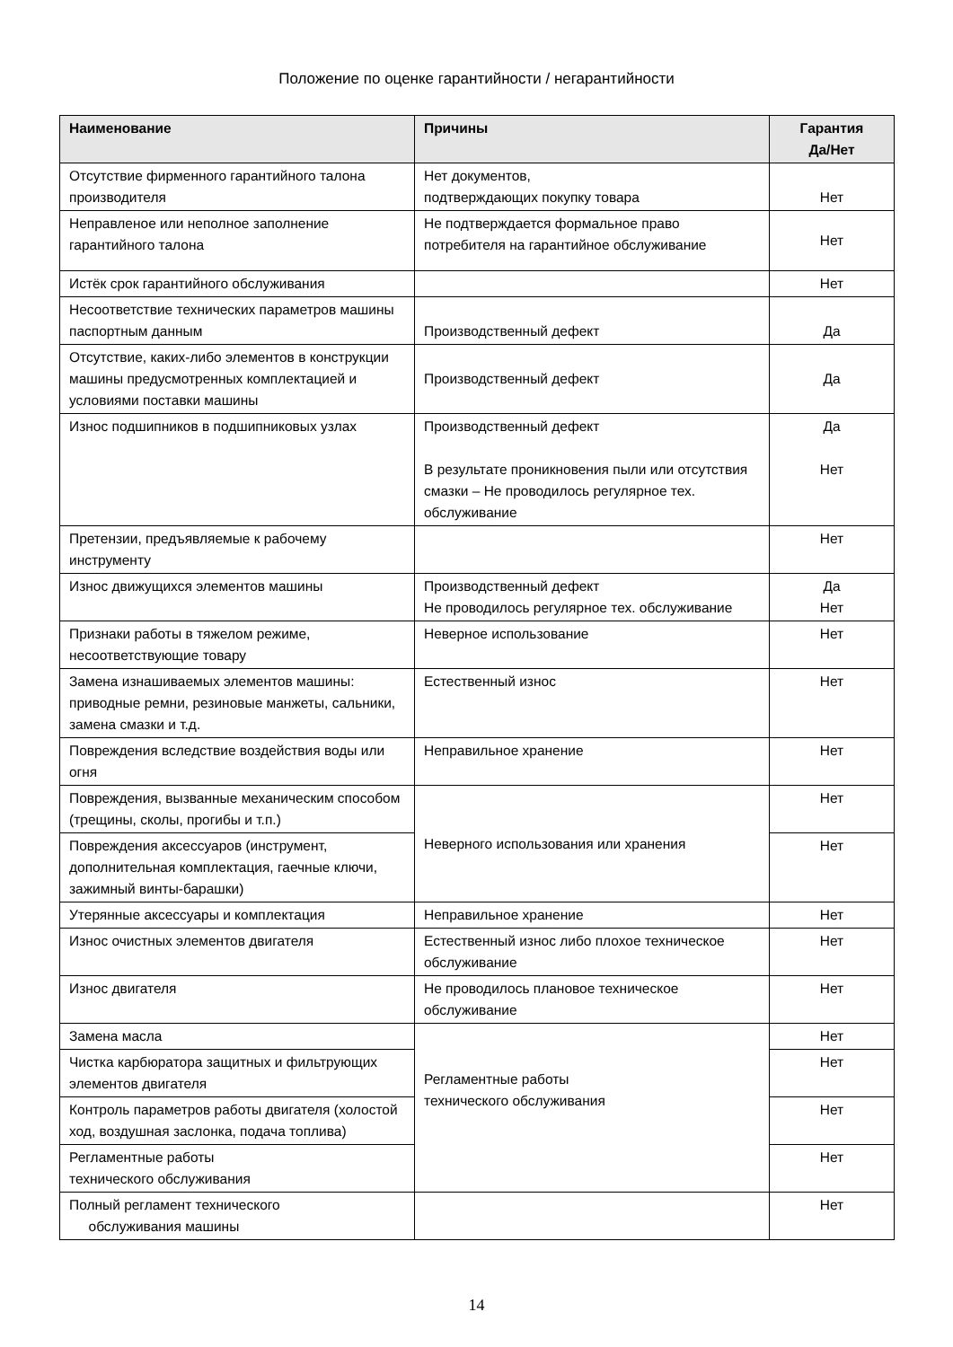Положение по оценке гарантийности / негарантийности
| Наименование | Причины | Гарантия Да/Нет |
| --- | --- | --- |
| Отсутствие фирменного гарантийного талона производителя | Нет документов, подтверждающих покупку товара | Нет |
| Неправленое или неполное заполнение гарантийного талона | Не подтверждается формальное право потребителя на гарантийное обслуживание | Нет |
| Истёк срок гарантийного обслуживания | | Нет |
| Несоответствие технических параметров машины паспортным данным | Производственный дефект | Да |
| Отсутствие, каких-либо элементов в конструкции машины предусмотренных комплектацией и условиями поставки машины | Производственный дефект | Да |
| Износ подшипников в подшипниковых узлах | Производственный дефект В результате проникновения пыли или отсутствия смазки – Не проводилось регулярное тех. обслуживание | Да Нет |
| Претензии, предъявляемые к рабочему инструменту | | Нет |
| Износ движущихся элементов машины | Производственный дефект Не проводилось регулярное тех. обслуживание | Да Нет |
| Признаки работы в тяжелом режиме, несоответствующие товару | Неверное использование | Нет |
| Замена изнашиваемых элементов машины: приводные ремни, резиновые манжеты, сальники, замена смазки и т.д. | Естественный износ | Нет |
| Повреждения вследствие воздействия воды или огня | Неправильное хранение | Нет |
| Повреждения, вызванные механическим способом (трещины, сколы, прогибы и т.п.) | Неверного использования или хранения | Нет |
| Повреждения аксессуаров (инструмент, дополнительная комплектация, гаечные ключи, зажимный винты-барашки) | | Нет |
| Утерянные аксессуары и комплектация | Неправильное хранение | Нет |
| Износ очистных элементов двигателя | Естественный износ либо плохое техническое обслуживание | Нет |
| Износ двигателя | Не проводилось плановое техническое обслуживание | Нет |
| Замена масла | Регламентные работы технического обслуживания | Нет |
| Чистка карбюратора защитных и фильтрующих элементов двигателя | | Нет |
| Контроль параметров работы двигателя (холостой ход, воздушная заслонка, подача топлива) | | Нет |
| Регламентные работы технического обслуживания | | Нет |
| Полный регламент технического обслуживания машины | | Нет |
14